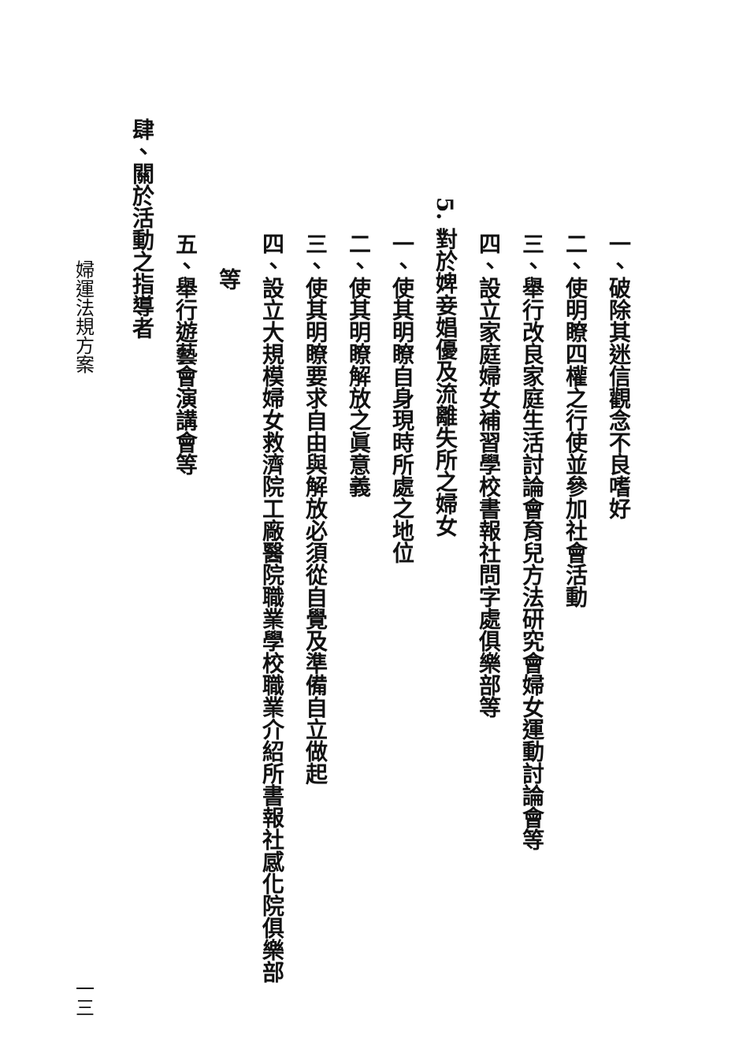一、破除其迷信觀念不良嗜好
二、使明瞭四權之行使並參加社會活動
三、舉行改良家庭生活討論會育兒方法研究會婦女運動討論會等
四、設立家庭婦女補習學校書報社問字處俱樂部等
5. 對於婢妾娼優及流離失所之婦女
一、使其明瞭自身現時所處之地位
二、使其明瞭解放之眞意義
三、使其明瞭要求自由與解放必須從自覺及準備自立做起
四、設立大規模婦女救濟院工廠醫院職業學校職業介紹所書報社感化院俱樂部
等
五、舉行遊藝會演講會等
肆、關於活動之指導者
婦運法規方案 一三